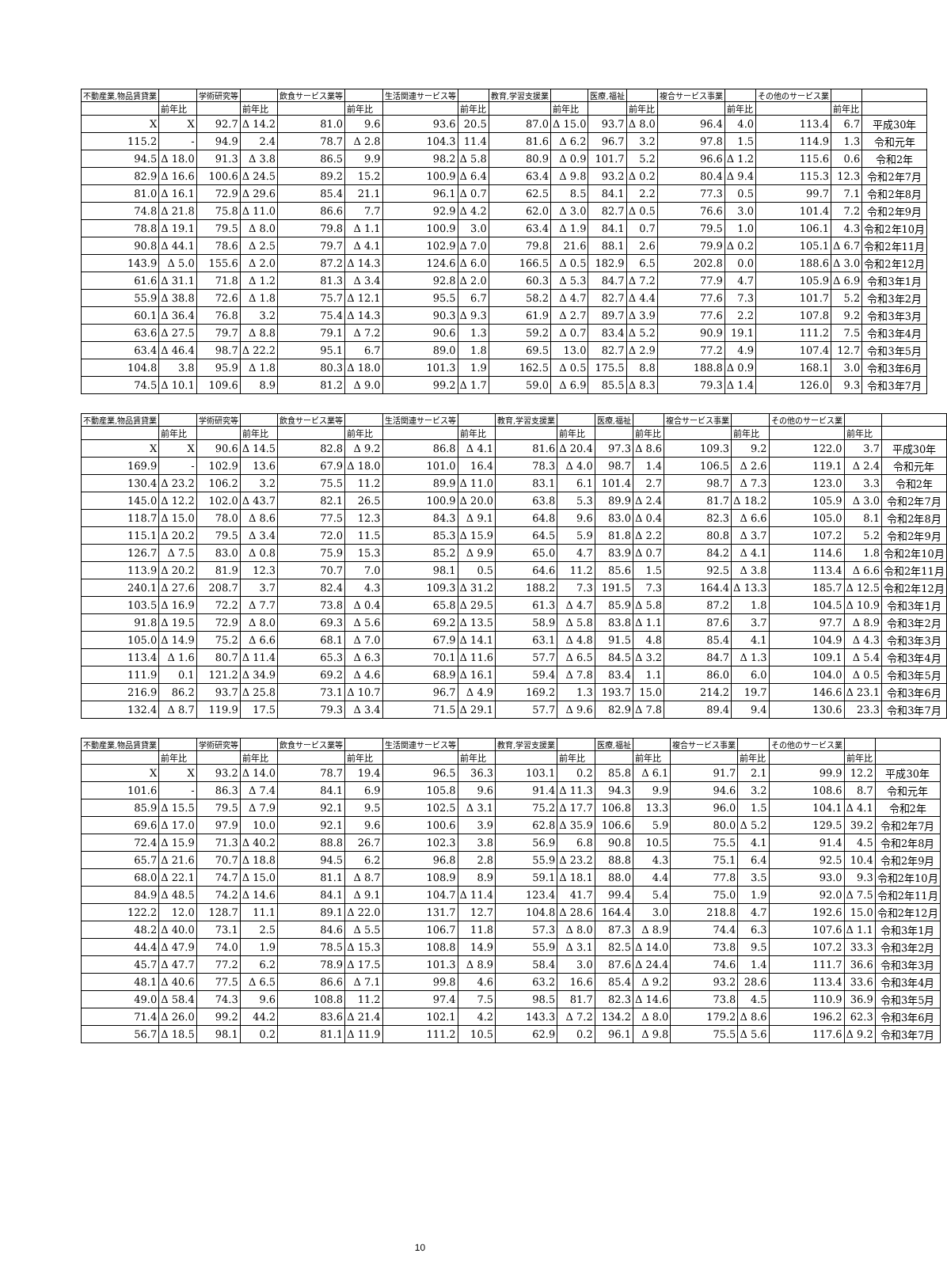| 不動産業,物品賃貸業 | | 学術研究等 | | 飲食サービス業等 | | 生活関連サービス等 | | 教育,学習支援業 | | 医療,福祉 | | 複合サービス事業 | | その他のサービス業 | | |
| --- | --- | --- | --- | --- | --- | --- | --- | --- | --- | --- | --- | --- | --- | --- | --- | --- |
| | 前年比 | | 前年比 | | 前年比 | | 前年比 | | 前年比 | | 前年比 | | 前年比 | | 前年比 | |
| X | X | 92.7 | Δ 14.2 | 81.0 | 9.6 | 93.6 | 20.5 | 87.0 | Δ 15.0 | 93.7 | Δ 8.0 | 96.4 | 4.0 | 113.4 | 6.7 | 平成30年 |
| 115.2 | - | 94.9 | 2.4 | 78.7 | Δ 2.8 | 104.3 | 11.4 | 81.6 | Δ 6.2 | 96.7 | 3.2 | 97.8 | 1.5 | 114.9 | 1.3 | 令和元年 |
| 94.5 | Δ 18.0 | 91.3 | Δ 3.8 | 86.5 | 9.9 | 98.2 | Δ 5.8 | 80.9 | Δ 0.9 | 101.7 | 5.2 | 96.6 | Δ 1.2 | 115.6 | 0.6 | 令和2年 |
| 82.9 | Δ 16.6 | 100.6 | Δ 24.5 | 89.2 | 15.2 | 100.9 | Δ 6.4 | 63.4 | Δ 9.8 | 93.2 | Δ 0.2 | 80.4 | Δ 9.4 | 115.3 | 12.3 | 令和2年7月 |
| 81.0 | Δ 16.1 | 72.9 | Δ 29.6 | 85.4 | 21.1 | 96.1 | Δ 0.7 | 62.5 | 8.5 | 84.1 | 2.2 | 77.3 | 0.5 | 99.7 | 7.1 | 令和2年8月 |
| 74.8 | Δ 21.8 | 75.8 | Δ 11.0 | 86.6 | 7.7 | 92.9 | Δ 4.2 | 62.0 | Δ 3.0 | 82.7 | Δ 0.5 | 76.6 | 3.0 | 101.4 | 7.2 | 令和2年9月 |
| 78.8 | Δ 19.1 | 79.5 | Δ 8.0 | 79.8 | Δ 1.1 | 100.9 | 3.0 | 63.4 | Δ 1.9 | 84.1 | 0.7 | 79.5 | 1.0 | 106.1 | 4.3 | 令和2年10月 |
| 90.8 | Δ 44.1 | 78.6 | Δ 2.5 | 79.7 | Δ 4.1 | 102.9 | Δ 7.0 | 79.8 | 21.6 | 88.1 | 2.6 | 79.9 | Δ 0.2 | 105.1 | Δ 6.7 | 令和2年11月 |
| 143.9 | Δ 5.0 | 155.6 | Δ 2.0 | 87.2 | Δ 14.3 | 124.6 | Δ 6.0 | 166.5 | Δ 0.5 | 182.9 | 6.5 | 202.8 | 0.0 | 188.6 | Δ 3.0 | 令和2年12月 |
| 61.6 | Δ 31.1 | 71.8 | Δ 1.2 | 81.3 | Δ 3.4 | 92.8 | Δ 2.0 | 60.3 | Δ 5.3 | 84.7 | Δ 7.2 | 77.9 | 4.7 | 105.9 | Δ 6.9 | 令和3年1月 |
| 55.9 | Δ 38.8 | 72.6 | Δ 1.8 | 75.7 | Δ 12.1 | 95.5 | 6.7 | 58.2 | Δ 4.7 | 82.7 | Δ 4.4 | 77.6 | 7.3 | 101.7 | 5.2 | 令和3年2月 |
| 60.1 | Δ 36.4 | 76.8 | 3.2 | 75.4 | Δ 14.3 | 90.3 | Δ 9.3 | 61.9 | Δ 2.7 | 89.7 | Δ 3.9 | 77.6 | 2.2 | 107.8 | 9.2 | 令和3年3月 |
| 63.6 | Δ 27.5 | 79.7 | Δ 8.8 | 79.1 | Δ 7.2 | 90.6 | 1.3 | 59.2 | Δ 0.7 | 83.4 | Δ 5.2 | 90.9 | 19.1 | 111.2 | 7.5 | 令和3年4月 |
| 63.4 | Δ 46.4 | 98.7 | Δ 22.2 | 95.1 | 6.7 | 89.0 | 1.8 | 69.5 | 13.0 | 82.7 | Δ 2.9 | 77.2 | 4.9 | 107.4 | 12.7 | 令和3年5月 |
| 104.8 | 3.8 | 95.9 | Δ 1.8 | 80.3 | Δ 18.0 | 101.3 | 1.9 | 162.5 | Δ 0.5 | 175.5 | 8.8 | 188.8 | Δ 0.9 | 168.1 | 3.0 | 令和3年6月 |
| 74.5 | Δ 10.1 | 109.6 | 8.9 | 81.2 | Δ 9.0 | 99.2 | Δ 1.7 | 59.0 | Δ 6.9 | 85.5 | Δ 8.3 | 79.3 | Δ 1.4 | 126.0 | 9.3 | 令和3年7月 |
| 不動産業,物品賃貸業 | | 学術研究等 | | 飲食サービス業等 | | 生活関連サービス等 | | 教育,学習支援業 | | 医療,福祉 | | 複合サービス事業 | | その他のサービス業 | | |
| --- | --- | --- | --- | --- | --- | --- | --- | --- | --- | --- | --- | --- | --- | --- | --- | --- |
| | 前年比 | | 前年比 | | 前年比 | | 前年比 | | 前年比 | | 前年比 | | 前年比 | | 前年比 | |
| X | X | 90.6 | Δ 14.5 | 82.8 | Δ 9.2 | 86.8 | Δ 4.1 | 81.6 | Δ 20.4 | 97.3 | Δ 8.6 | 109.3 | 9.2 | 122.0 | 3.7 | 平成30年 |
| 169.9 | - | 102.9 | 13.6 | 67.9 | Δ 18.0 | 101.0 | 16.4 | 78.3 | Δ 4.0 | 98.7 | 1.4 | 106.5 | Δ 2.6 | 119.1 | Δ 2.4 | 令和元年 |
| 130.4 | Δ 23.2 | 106.2 | 3.2 | 75.5 | 11.2 | 89.9 | Δ 11.0 | 83.1 | 6.1 | 101.4 | 2.7 | 98.7 | Δ 7.3 | 123.0 | 3.3 | 令和2年 |
| 145.0 | Δ 12.2 | 102.0 | Δ 43.7 | 82.1 | 26.5 | 100.9 | Δ 20.0 | 63.8 | 5.3 | 89.9 | Δ 2.4 | 81.7 | Δ 18.2 | 105.9 | Δ 3.0 | 令和2年7月 |
| 118.7 | Δ 15.0 | 78.0 | Δ 8.6 | 77.5 | 12.3 | 84.3 | Δ 9.1 | 64.8 | 9.6 | 83.0 | Δ 0.4 | 82.3 | Δ 6.6 | 105.0 | 8.1 | 令和2年8月 |
| 115.1 | Δ 20.2 | 79.5 | Δ 3.4 | 72.0 | 11.5 | 85.3 | Δ 15.9 | 64.5 | 5.9 | 81.8 | Δ 2.2 | 80.8 | Δ 3.7 | 107.2 | 5.2 | 令和2年9月 |
| 126.7 | Δ 7.5 | 83.0 | Δ 0.8 | 75.9 | 15.3 | 85.2 | Δ 9.9 | 65.0 | 4.7 | 83.9 | Δ 0.7 | 84.2 | Δ 4.1 | 114.6 | 1.8 | 令和2年10月 |
| 113.9 | Δ 20.2 | 81.9 | 12.3 | 70.7 | 7.0 | 98.1 | 0.5 | 64.6 | 11.2 | 85.6 | 1.5 | 92.5 | Δ 3.8 | 113.4 | Δ 6.6 | 令和2年11月 |
| 240.1 | Δ 27.6 | 208.7 | 3.7 | 82.4 | 4.3 | 109.3 | Δ 31.2 | 188.2 | 7.3 | 191.5 | 7.3 | 164.4 | Δ 13.3 | 185.7 | Δ 12.5 | 令和2年12月 |
| 103.5 | Δ 16.9 | 72.2 | Δ 7.7 | 73.8 | Δ 0.4 | 65.8 | Δ 29.5 | 61.3 | Δ 4.7 | 85.9 | Δ 5.8 | 87.2 | 1.8 | 104.5 | Δ 10.9 | 令和3年1月 |
| 91.8 | Δ 19.5 | 72.9 | Δ 8.0 | 69.3 | Δ 5.6 | 69.2 | Δ 13.5 | 58.9 | Δ 5.8 | 83.8 | Δ 1.1 | 87.6 | 3.7 | 97.7 | Δ 8.9 | 令和3年2月 |
| 105.0 | Δ 14.9 | 75.2 | Δ 6.6 | 68.1 | Δ 7.0 | 67.9 | Δ 14.1 | 63.1 | Δ 4.8 | 91.5 | 4.8 | 85.4 | 4.1 | 104.9 | Δ 4.3 | 令和3年3月 |
| 113.4 | Δ 1.6 | 80.7 | Δ 11.4 | 65.3 | Δ 6.3 | 70.1 | Δ 11.6 | 57.7 | Δ 6.5 | 84.5 | Δ 3.2 | 84.7 | Δ 1.3 | 109.1 | Δ 5.4 | 令和3年4月 |
| 111.9 | 0.1 | 121.2 | Δ 34.9 | 69.2 | Δ 4.6 | 68.9 | Δ 16.1 | 59.4 | Δ 7.8 | 83.4 | 1.1 | 86.0 | 6.0 | 104.0 | Δ 0.5 | 令和3年5月 |
| 216.9 | 86.2 | 93.7 | Δ 25.8 | 73.1 | Δ 10.7 | 96.7 | Δ 4.9 | 169.2 | 1.3 | 193.7 | 15.0 | 214.2 | 19.7 | 146.6 | Δ 23.1 | 令和3年6月 |
| 132.4 | Δ 8.7 | 119.9 | 17.5 | 79.3 | Δ 3.4 | 71.5 | Δ 29.1 | 57.7 | Δ 9.6 | 82.9 | Δ 7.8 | 89.4 | 9.4 | 130.6 | 23.3 | 令和3年7月 |
| 不動産業,物品賃貸業 | | 学術研究等 | | 飲食サービス業等 | | 生活関連サービス等 | | 教育,学習支援業 | | 医療,福祉 | | 複合サービス事業 | | その他のサービス業 | | |
| --- | --- | --- | --- | --- | --- | --- | --- | --- | --- | --- | --- | --- | --- | --- | --- | --- |
| | 前年比 | | 前年比 | | 前年比 | | 前年比 | | 前年比 | | 前年比 | | 前年比 | | 前年比 | |
| X | X | 93.2 | Δ 14.0 | 78.7 | 19.4 | 96.5 | 36.3 | 103.1 | 0.2 | 85.8 | Δ 6.1 | 91.7 | 2.1 | 99.9 | 12.2 | 平成30年 |
| 101.6 | - | 86.3 | Δ 7.4 | 84.1 | 6.9 | 105.8 | 9.6 | 91.4 | Δ 11.3 | 94.3 | 9.9 | 94.6 | 3.2 | 108.6 | 8.7 | 令和元年 |
| 85.9 | Δ 15.5 | 79.5 | Δ 7.9 | 92.1 | 9.5 | 102.5 | Δ 3.1 | 75.2 | Δ 17.7 | 106.8 | 13.3 | 96.0 | 1.5 | 104.1 | Δ 4.1 | 令和2年 |
| 69.6 | Δ 17.0 | 97.9 | 10.0 | 92.1 | 9.6 | 100.6 | 3.9 | 62.8 | Δ 35.9 | 106.6 | 5.9 | 80.0 | Δ 5.2 | 129.5 | 39.2 | 令和2年7月 |
| 72.4 | Δ 15.9 | 71.3 | Δ 40.2 | 88.8 | 26.7 | 102.3 | 3.8 | 56.9 | 6.8 | 90.8 | 10.5 | 75.5 | 4.1 | 91.4 | 4.5 | 令和2年8月 |
| 65.7 | Δ 21.6 | 70.7 | Δ 18.8 | 94.5 | 6.2 | 96.8 | 2.8 | 55.9 | Δ 23.2 | 88.8 | 4.3 | 75.1 | 6.4 | 92.5 | 10.4 | 令和2年9月 |
| 68.0 | Δ 22.1 | 74.7 | Δ 15.0 | 81.1 | Δ 8.7 | 108.9 | 8.9 | 59.1 | Δ 18.1 | 88.0 | 4.4 | 77.8 | 3.5 | 93.0 | 9.3 | 令和2年10月 |
| 84.9 | Δ 48.5 | 74.2 | Δ 14.6 | 84.1 | Δ 9.1 | 104.7 | Δ 11.4 | 123.4 | 41.7 | 99.4 | 5.4 | 75.0 | 1.9 | 92.0 | Δ 7.5 | 令和2年11月 |
| 122.2 | 12.0 | 128.7 | 11.1 | 89.1 | Δ 22.0 | 131.7 | 12.7 | 104.8 | Δ 28.6 | 164.4 | 3.0 | 218.8 | 4.7 | 192.6 | 15.0 | 令和2年12月 |
| 48.2 | Δ 40.0 | 73.1 | 2.5 | 84.6 | Δ 5.5 | 106.7 | 11.8 | 57.3 | Δ 8.0 | 87.3 | Δ 8.9 | 74.4 | 6.3 | 107.6 | Δ 1.1 | 令和3年1月 |
| 44.4 | Δ 47.9 | 74.0 | 1.9 | 78.5 | Δ 15.3 | 108.8 | 14.9 | 55.9 | Δ 3.1 | 82.5 | Δ 14.0 | 73.8 | 9.5 | 107.2 | 33.3 | 令和3年2月 |
| 45.7 | Δ 47.7 | 77.2 | 6.2 | 78.9 | Δ 17.5 | 101.3 | Δ 8.9 | 58.4 | 3.0 | 87.6 | Δ 24.4 | 74.6 | 1.4 | 111.7 | 36.6 | 令和3年3月 |
| 48.1 | Δ 40.6 | 77.5 | Δ 6.5 | 86.6 | Δ 7.1 | 99.8 | 4.6 | 63.2 | 16.6 | 85.4 | Δ 9.2 | 93.2 | 28.6 | 113.4 | 33.6 | 令和3年4月 |
| 49.0 | Δ 58.4 | 74.3 | 9.6 | 108.8 | 11.2 | 97.4 | 7.5 | 98.5 | 81.7 | 82.3 | Δ 14.6 | 73.8 | 4.5 | 110.9 | 36.9 | 令和3年5月 |
| 71.4 | Δ 26.0 | 99.2 | 44.2 | 83.6 | Δ 21.4 | 102.1 | 4.2 | 143.3 | Δ 7.2 | 134.2 | Δ 8.0 | 179.2 | Δ 8.6 | 196.2 | 62.3 | 令和3年6月 |
| 56.7 | Δ 18.5 | 98.1 | 0.2 | 81.1 | Δ 11.9 | 111.2 | 10.5 | 62.9 | 0.2 | 96.1 | Δ 9.8 | 75.5 | Δ 5.6 | 117.6 | Δ 9.2 | 令和3年7月 |
10